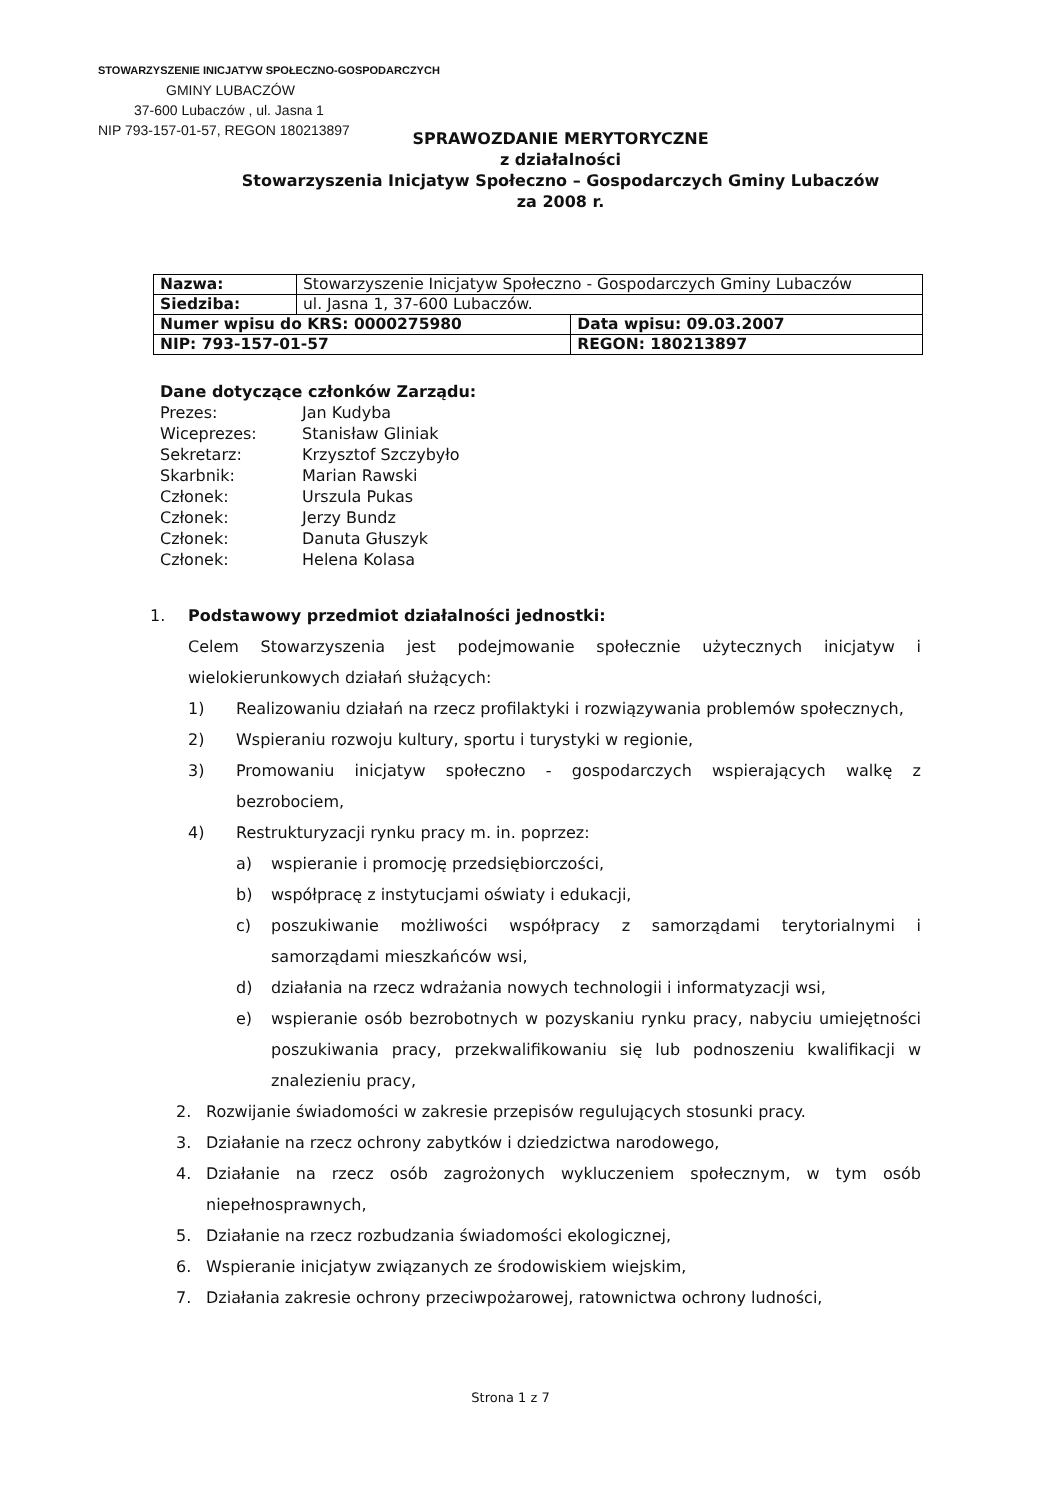STOWARZYSZENIE INICJATYW SPOŁECZNO-GOSPODARCZYCH
GMINY LUBACZÓW
37-600 Lubaczów , ul. Jasna 1
NIP 793-157-01-57, REGON 180213897
SPRAWOZDANIE MERYTORYCZNE
z działalności
Stowarzyszenia Inicjatyw Społeczno – Gospodarczych Gminy Lubaczów
za 2008 r.
| Nazwa: | Stowarzyszenie Inicjatyw Społeczno - Gospodarczych Gminy Lubaczów | |
| Siedziba: | ul. Jasna 1, 37-600 Lubaczów. | |
| Numer wpisu do KRS: 0000275980 | | Data wpisu: 09.03.2007 |
| NIP: 793-157-01-57 | | REGON: 180213897 |
Dane dotyczące członków Zarządu:
Prezes: Jan Kudyba
Wiceprezes: Stanisław Gliniak
Sekretarz: Krzysztof Szczybyło
Skarbnik: Marian Rawski
Członek: Urszula Pukas
Członek: Jerzy Bundz
Członek: Danuta Głuszyk
Członek: Helena Kolasa
1. Podstawowy przedmiot działalności jednostki:
Celem Stowarzyszenia jest podejmowanie społecznie użytecznych inicjatyw i wielokierunkowych działań służących:
1) Realizowaniu działań na rzecz profilaktyki i rozwiązywania problemów społecznych,
2) Wspieraniu rozwoju kultury, sportu i turystyki w regionie,
3) Promowaniu inicjatyw społeczno - gospodarczych wspierających walkę z bezrobociem,
4) Restrukturyzacji rynku pracy m. in. poprzez:
a) wspieranie i promocję przedsiębiorczości,
b) współpracę z instytucjami oświaty i edukacji,
c) poszukiwanie możliwości współpracy z samorządami terytorialnymi i samorządami mieszkańców wsi,
d) działania na rzecz wdrażania nowych technologii i informatyzacji wsi,
e) wspieranie osób bezrobotnych w pozyskaniu rynku pracy, nabyciu umiejętności poszukiwania pracy, przekwalifikowaniu się lub podnoszeniu kwalifikacji w znalezieniu pracy,
2. Rozwijanie świadomości w zakresie przepisów regulujących stosunki pracy.
3. Działanie na rzecz ochrony zabytków i dziedzictwa narodowego,
4. Działanie na rzecz osób zagrożonych wykluczeniem społecznym, w tym osób niepełnosprawnych,
5. Działanie na rzecz rozbudzania świadomości ekologicznej,
6. Wspieranie inicjatyw związanych ze środowiskiem wiejskim,
7. Działania zakresie ochrony przeciwpożarowej, ratownictwa ochrony ludności,
Strona 1 z 7